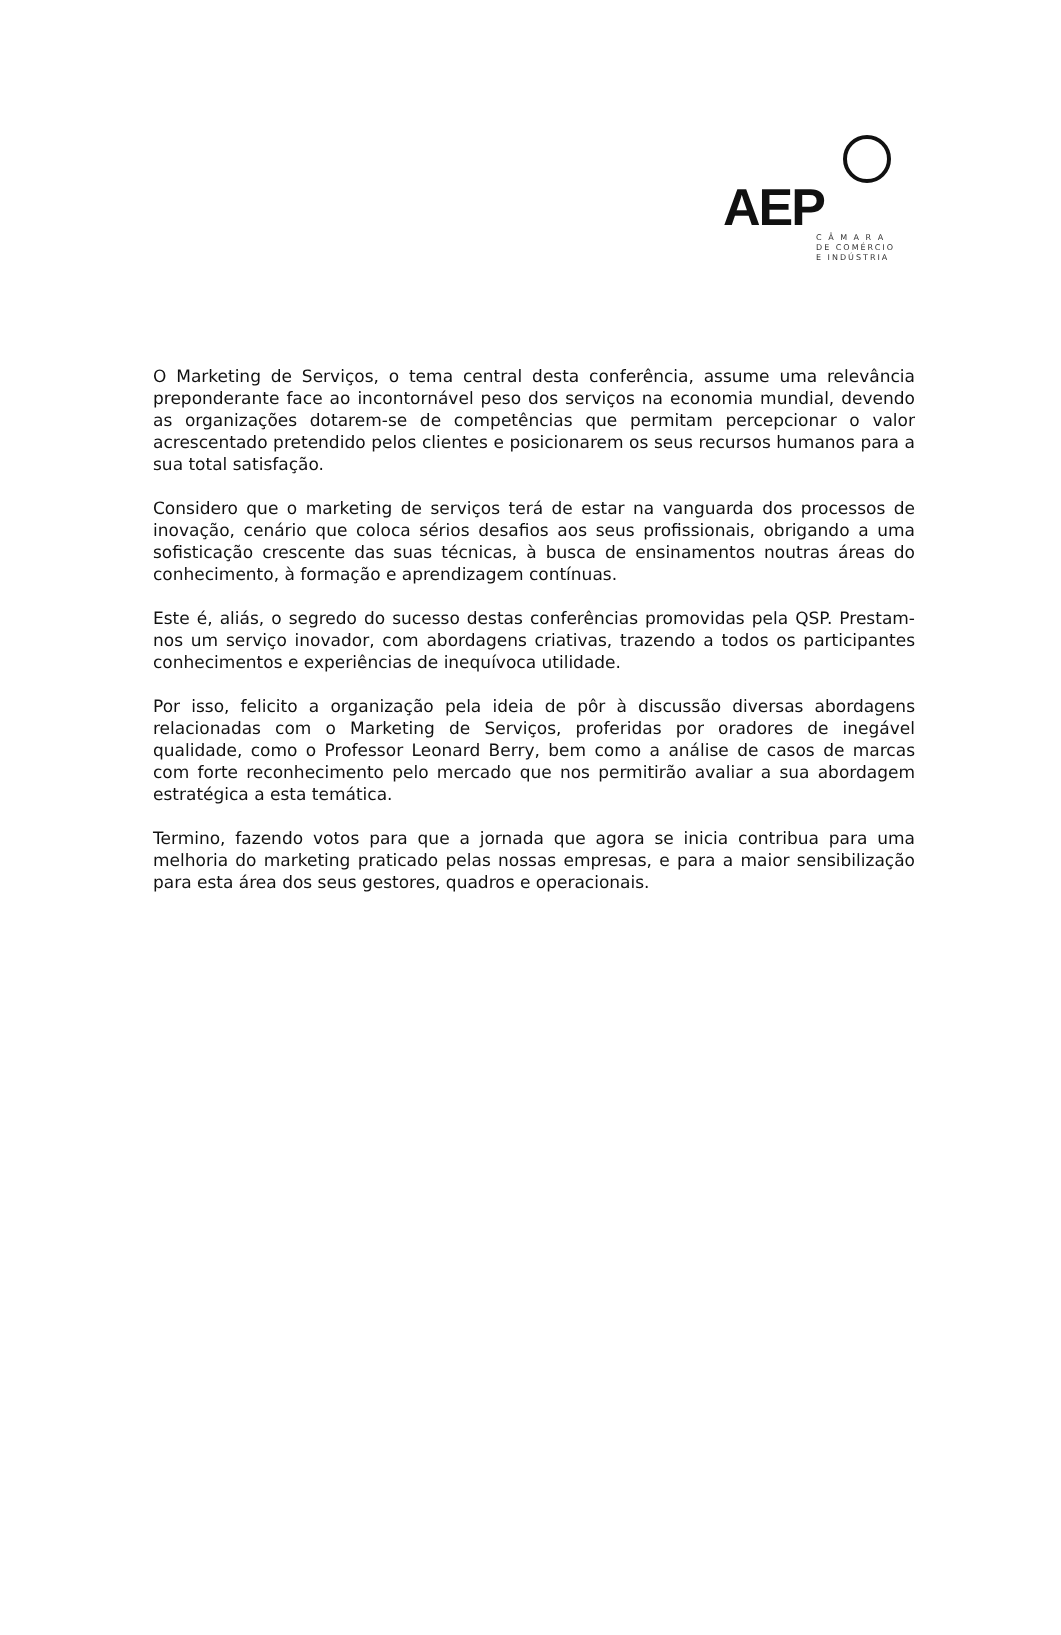AEP
C Â M A R A
DE COMÉRCIO
E INDÚSTRIA
O Marketing de Serviços, o tema central desta conferência, assume uma relevância preponderante face ao incontornável peso dos serviços na economia mundial, devendo as organizações dotarem-se de competências que permitam percepcionar o valor acrescentado pretendido pelos clientes e posicionarem os seus recursos humanos para a sua total satisfação.
Considero que o marketing de serviços terá de estar na vanguarda dos processos de inovação, cenário que coloca sérios desafios aos seus profissionais, obrigando a uma sofisticação crescente das suas técnicas, à busca de ensinamentos noutras áreas do conhecimento, à formação e aprendizagem contínuas.
Este é, aliás, o segredo do sucesso destas conferências promovidas pela QSP. Prestam-nos um serviço inovador, com abordagens criativas, trazendo a todos os participantes conhecimentos e experiências de inequívoca utilidade.
Por isso, felicito a organização pela ideia de pôr à discussão diversas abordagens relacionadas com o Marketing de Serviços, proferidas por oradores de inegável qualidade, como o Professor Leonard Berry, bem como a análise de casos de marcas com forte reconhecimento pelo mercado que nos permitirão avaliar a sua abordagem estratégica a esta temática.
Termino, fazendo votos para que a jornada que agora se inicia contribua para uma melhoria do marketing praticado pelas nossas empresas, e para a maior sensibilização para esta área dos seus gestores, quadros e operacionais.